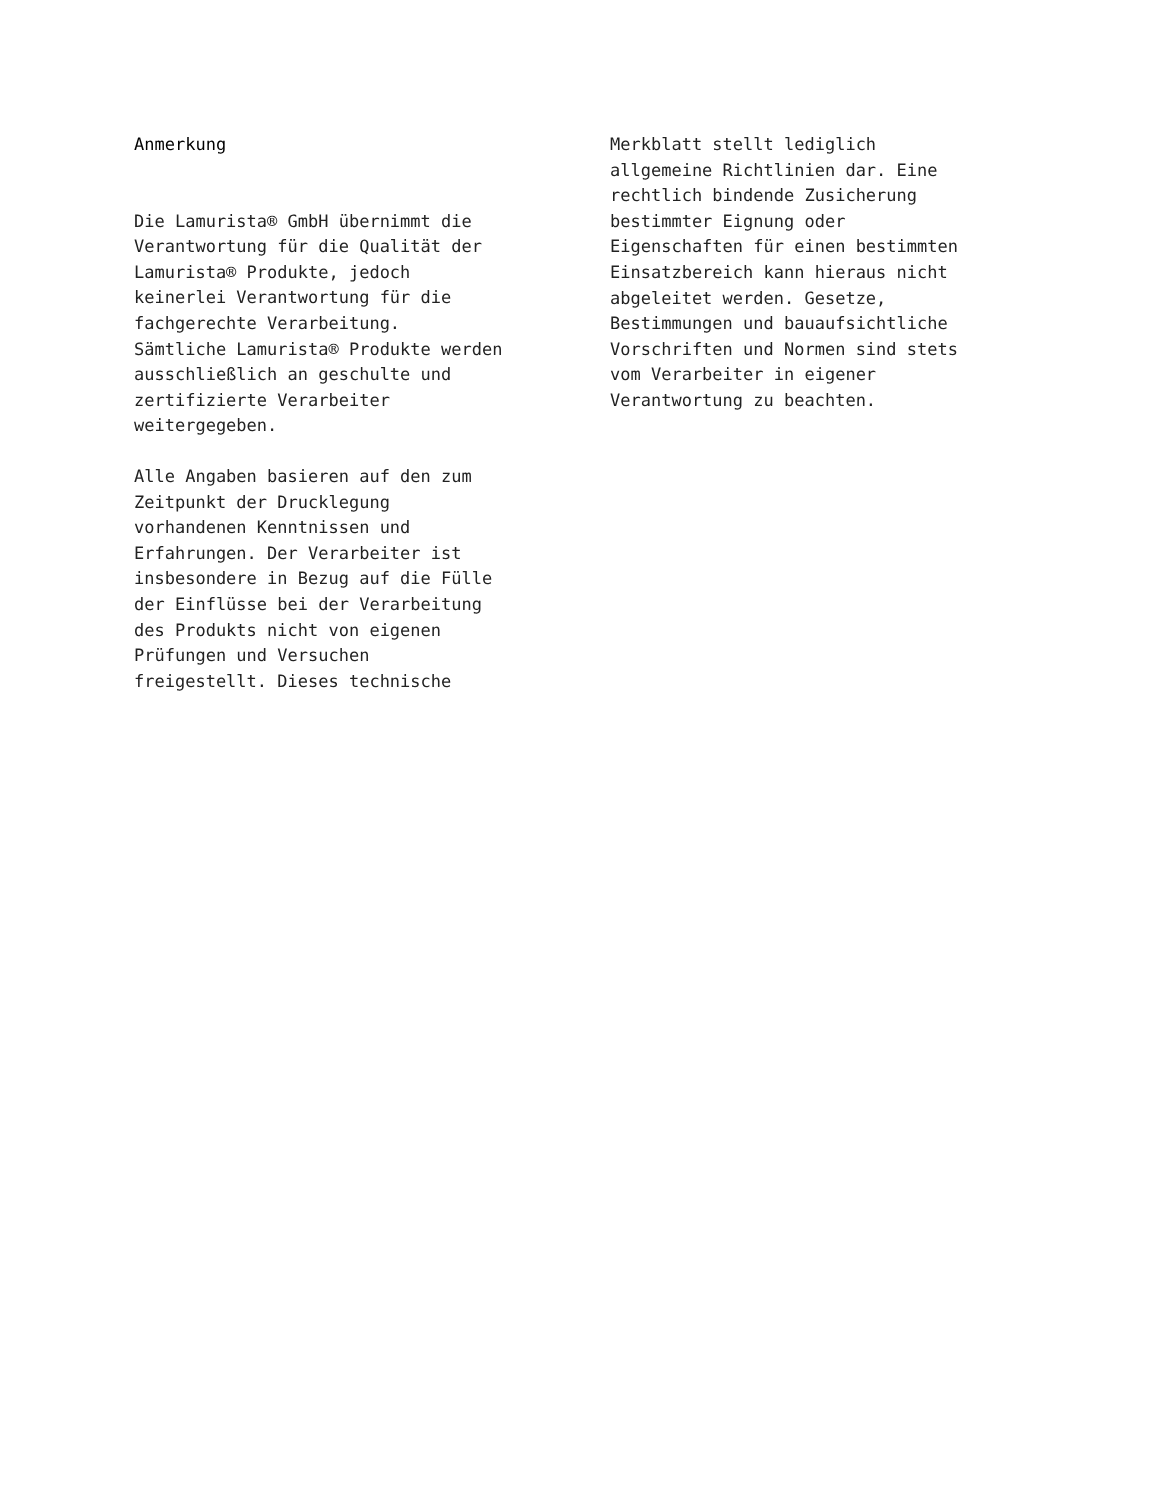Anmerkung
Die Lamurista® GmbH übernimmt die
Verantwortung für die Qualität der
Lamurista® Produkte, jedoch
keinerlei Verantwortung für die
fachgerechte Verarbeitung.
Sämtliche Lamurista® Produkte werden
ausschließlich an geschulte und
zertifizierte Verarbeiter
weitergegeben.
Alle Angaben basieren auf den zum
Zeitpunkt der Drucklegung
vorhandenen Kenntnissen und
Erfahrungen. Der Verarbeiter ist
insbesondere in Bezug auf die Fülle
der Einflüsse bei der Verarbeitung
des Produkts nicht von eigenen
Prüfungen und Versuchen
freigestellt. Dieses technische
Merkblatt stellt lediglich
allgemeine Richtlinien dar. Eine
rechtlich bindende Zusicherung
bestimmter Eignung oder
Eigenschaften für einen bestimmten
Einsatzbereich kann hieraus nicht
abgeleitet werden. Gesetze,
Bestimmungen und bauaufsichtliche
Vorschriften und Normen sind stets
vom Verarbeiter in eigener
Verantwortung zu beachten.